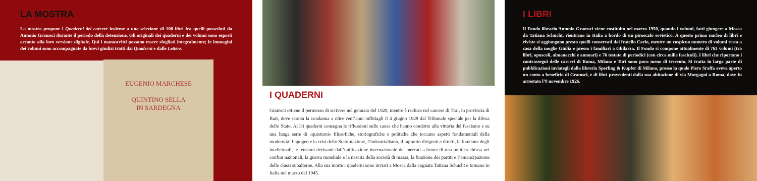LA MOSTRA
La mostra propone i Quaderni del carcere insieme a una selezione di 100 libri fra quelli posseduti da Antonio Gramsci durante il periodo della detenzione. Gli originali dei quaderni e dei volumi sono esposti accanto alla loro versione digitale. Qui i manoscritti possono essere sfogliati integralmente; le immagini dei volumi sono accompagnate da brevi giudizi tratti dai Quaderni e dalle Lettere.
EUGENIO MARCHESE
QUINTINO SELLA
IN SARDEGNA
I QUADERNI
Gramsci ottiene il permesso di scrivere nel gennaio del 1929, mentre è recluso nel carcere di Turi, in provincia di Bari, dove sconta la condanna a oltre vent’anni inflittagli il 4 giugno 1928 dal Tribunale speciale per la difesa dello Stato. Ai 33 quaderni consegna le riflessioni sulle cause che hanno condotto alla vittoria del fascismo e su una lunga serie di «quistioni» filosofiche, storiografiche e politiche che toccano aspetti fondamentali della modernità: l’apogeo e la crisi dello Stato-nazione, l’industrialismo, il rapporto dirigenti e diretti, la funzione degli intellettuali, le tensioni derivanti dall’unificazione internazionale dei mercati a fronte di una politica chiusa nei confini nazionali, la guerra mondiale e la nascita della società di massa, la funzione dei partiti e l’emancipazione delle classi subalterne. Alla sua morte i quaderni sono inviati a Mosca dalla cognata Tatiana Schucht e tornano in Italia nel marzo del 1945.
I LIBRI
Il Fondo librario Antonio Gramsci viene costituito nel marzo 1950, quando i volumi, fatti giungere a Mosca da Tatiana Schucht, rientrano in Italia a bordo di un piroscafo sovietico. A questo primo nucleo di libri e riviste si aggiungono presto quelli conservati dal fratello Carlo, mentre un cospicuo numero di volumi resta a casa della moglie Giulia e presso i familiari a Ghilarza. Il Fondo si compone attualmente di 763 volumi (tra libri, opuscoli, almanacchi e annuari) e 76 testate di periodici (con circa mille fascicoli). I libri che riportano i contrassegni delle carceri di Roma, Milano e Turi sono poco meno di trecento. Si tratta in larga parte di pubblicazioni inviategli dalla libreria Sperling & Kupfer di Milano, presso la quale Piero Sraffa aveva aperto un conto a beneficio di Gramsci, e di libri provenienti dalla sua abitazione di via Morgagni a Roma, dove fu arrestato l’8 novembre 1926.